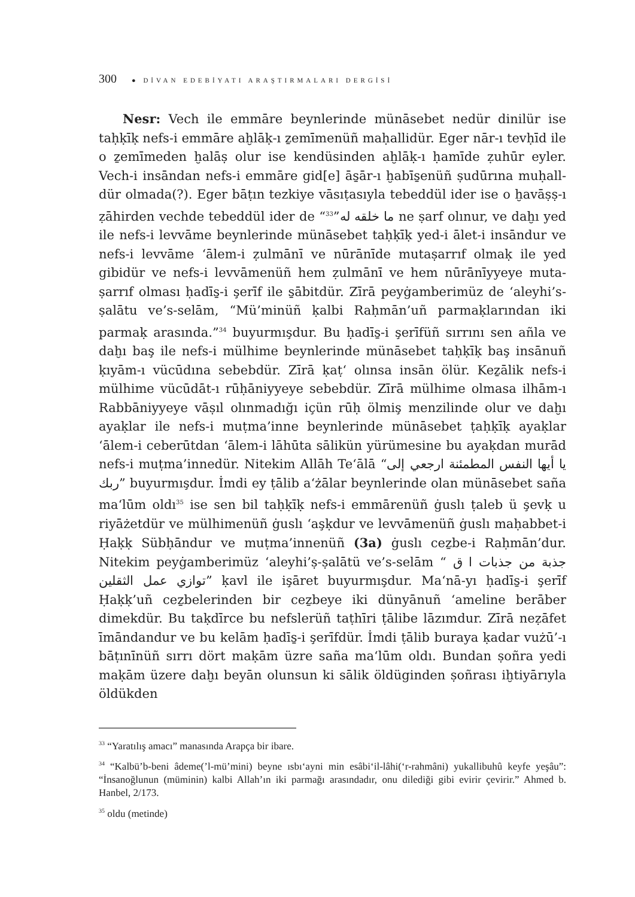300 ● DİVAN EDEBİYATI ARAŞTIRMALARI DERGİSİ
Nesr: Vech ile emmāre beynlerinde münāsebet nedür dinilür ise taḥḳīḳ nefs-i emmāre aḫlāḳ-ı ẕemīmenüñ maḥallidür. Eger nār-ı tevḥīd ile o ẕemīmeden ḫalāṣ olur ise kendüsinden aḫlāḳ-ı ḥamīde ẓuhūr eyler. Vech-i insāndan nefs-i emmāre gid[e] ās̱ār-ı ḫabīs̱enüñ ṣudūrına muḥall-dür olmada(?). Eger bāṭın tezkiye vāsıṭasıyla tebeddül ider ise o ḫavāṣṣ-ı ẓāhirden vechde tebeddül ider de “ما خلقه له”<sup>33</sup> ne ṣarf olınur, ve daḫı yed ile nefs-i levvāme beynlerinde münāsebet taḥḳīḳ yed-i ālet-i insāndur ve nefs-i levvāme ʻālem-i ẓulmānī ve nūrānīde mutaṣarrıf olmaḳ ile yed gibidür ve nefs-i levvāmenüñ hem ẓulmānī ve hem nūrānīyyeye muta-ṣarrıf olması ḥadīs̱-i şerīf ile s̱ābitdür. Zīrā peyġamberimüz de ʻaleyhi’s-ṣalātu ve’s-selām, “Mü’minüñ ḳalbi Raḥmān’uñ parmaḳlarından iki parmaḳ arasında.”<sup>34</sup> buyurmışdur. Bu ḥadīs̱-i şerīfüñ sırrını sen añla ve daḫı baş ile nefs-i mülhime beynlerinde münāsebet taḥḳīḳ baş insānuñ ḳıyām-ı vücūdına sebebdür. Zīrā ḳaṭʻ olınsa insān ölür. Keẕālik nefs-i mülhime vücūdāt-ı rūḥāniyyeye sebebdür. Zīrā mülhime olmasa ilhām-ı Rabbāniyyeye vāṣıl olınmadığı içün rūḥ ölmiş menzilinde olur ve daḫı ayaḳlar ile nefs-i muṭma’inne beynlerinde münāsebet ṭaḥḳīḳ ayaḳlar ʻālem-i ceberūtdan ʻālem-i lāhūta sālikün yürümesine bu ayaḳdan murād nefs-i muṭma’innedür. Nitekim Allāh Teʻālā “يا أيها النفس المطمئنة ارجعي إلى ربك” buyurmışdur. İmdi ey ṭālib aʻżālar beynlerinde olan münāsebet saña maʻlūm oldı<sup>35</sup> ise sen bil taḥḳīḳ nefs-i emmārenüñ ġuslı ṭaleb ü şevḳ u riyāżetdür ve mülhimenüñ ġuslı ʻaşḳdur ve levvāmenüñ ġuslı maḥabbet-i Ḥaḳḳ Sübḥāndur ve muṭma’innenüñ (3a) ġuslı ceẕbe-i Raḥmān’dur. Nitekim peyġamberimüz ʻaleyhi’ṣ-ṣalātü ve’s-selām “ جذبة من جذبات ا ق توازي عمل الثقلين” ḳavl ile işāret buyurmışdur. Maʻnā-yı ḥadīs̱-i şerīf Ḥaḳḳ’uñ ceẕbelerinden bir ceẕbeye iki dünyānuñ ʻameline berāber dimekdür. Bu taḳdīrce bu nefslerüñ taṭhīri ṭālibe lāzımdur. Zīrā neẓāfet īmāndandur ve bu kelām ḥadīs̱-i şerīfdür. İmdi ṭālib buraya ḳadar vużū’-ı bāṭınīnüñ sırrı dört maḳām üzre saña maʻlūm oldı. Bundan ṣoñra yedi maḳām üzere daḫı beyān olunsun ki sālik öldüginden ṣoñrası iḫtiyārıyla öldükden
<sup>33</sup> “Yaratılış amacı” manasında Arapça bir ibare.
<sup>34</sup> “Kalbü’b-beni âdeme(’l-mü’mini) beyne ısbı‘ayni min esâbi‘il-lâhi(‘r-rahmâni) yukallibuhû keyfe yeşâu”: “İnsanoğlunun (müminin) kalbi Allah’ın iki parmağı arasındadır, onu dilediği gibi evirir çevirir.” Ahmed b. Hanbel, 2/173.
<sup>35</sup> oldu (metinde)